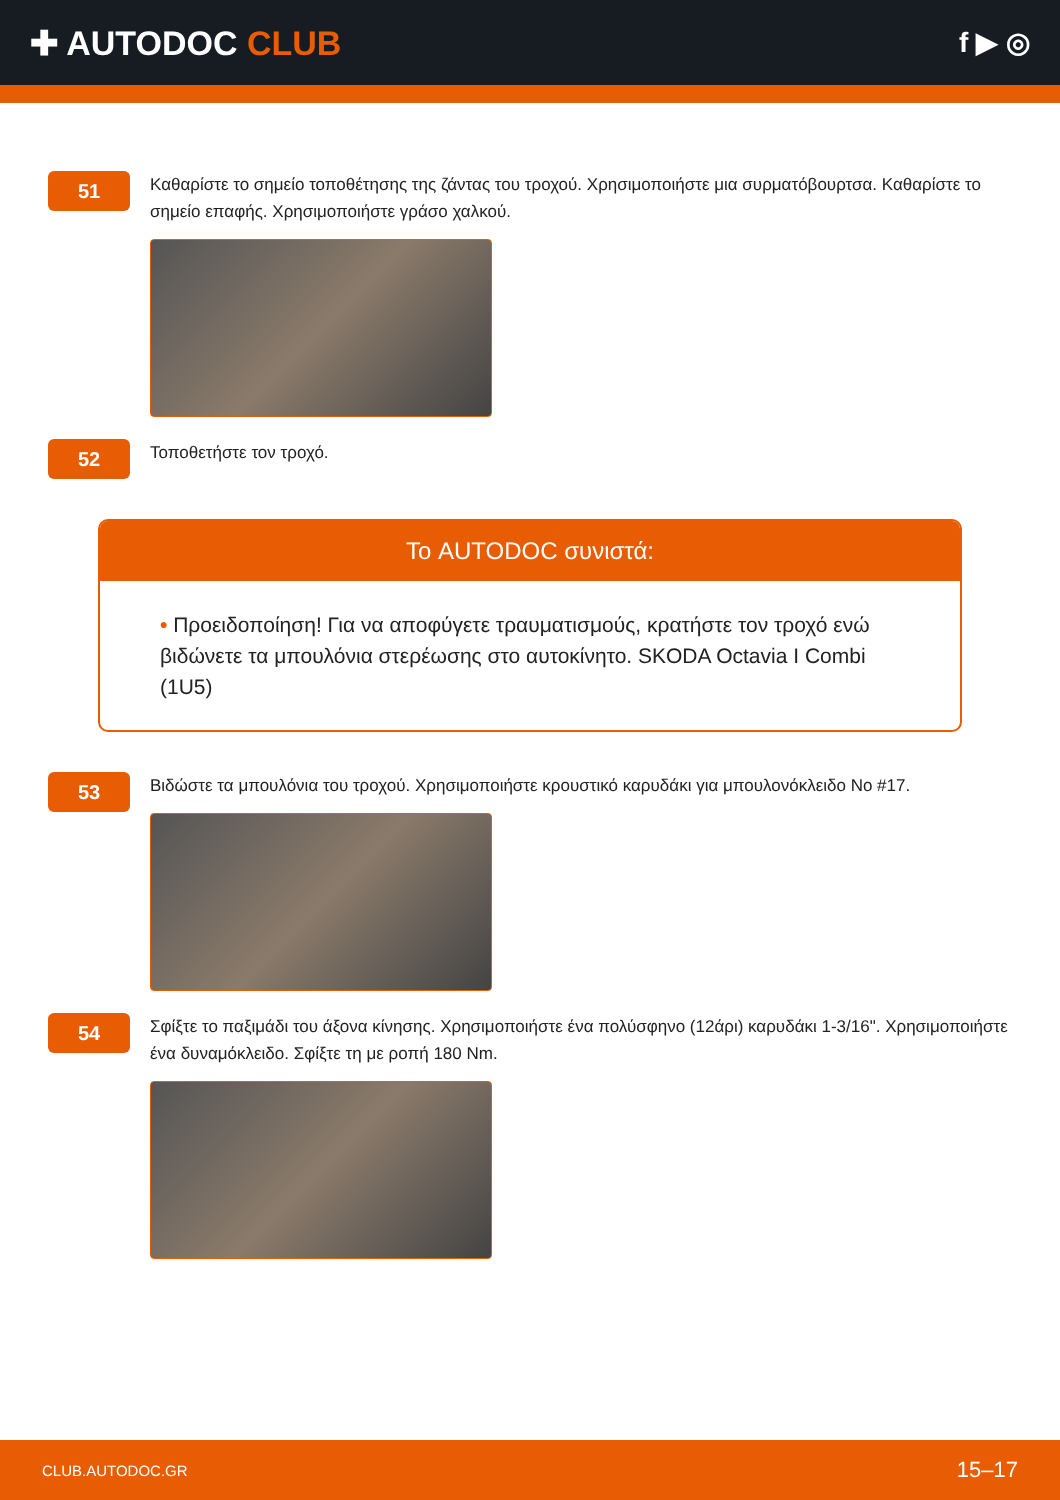✚ AUTODOC CLUB
f ▶ ◎
51
Καθαρίστε το σημείο τοποθέτησης της ζάντας του τροχού. Χρησιμοποιήστε μια συρματόβουρτσα. Καθαρίστε το σημείο επαφής. Χρησιμοποιήστε γράσο χαλκού.
52
Τοποθετήστε τον τροχό.
Το AUTODOC συνιστά:
• Προειδοποίηση! Για να αποφύγετε τραυματισμούς, κρατήστε τον τροχό ενώ βιδώνετε τα μπουλόνια στερέωσης στο αυτοκίνητο. SKODA Octavia I Combi (1U5)
53
Βιδώστε τα μπουλόνια του τροχού. Χρησιμοποιήστε κρουστικό καρυδάκι για μπουλονόκλειδο No #17.
54
Σφίξτε το παξιμάδι του άξονα κίνησης. Χρησιμοποιήστε ένα πολύσφηνο (12άρι) καρυδάκι 1-3/16". Χρησιμοποιήστε ένα δυναμόκλειδο. Σφίξτε τη με ροπή 180 Nm.
CLUB.AUTODOC.GR 15–17